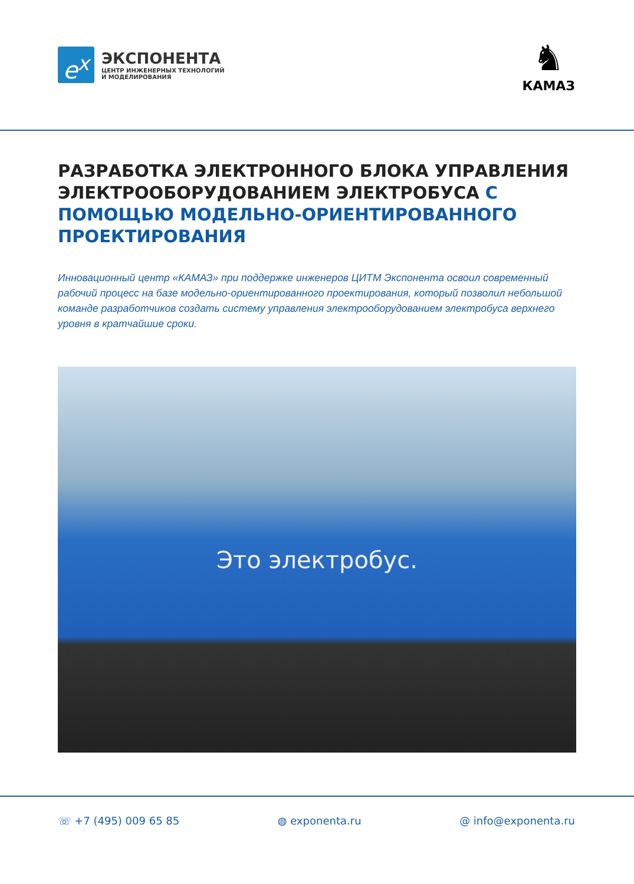e<sup>x</sup>
ЭКСПОНЕНТА
ЦЕНТР ИНЖЕНЕРНЫХ ТЕХНОЛОГИЙ
И МОДЕЛИРОВАНИЯ
♞
КАМАЗ
РАЗРАБОТКА ЭЛЕКТРОННОГО БЛОКА УПРАВЛЕНИЯ ЭЛЕКТРООБОРУДОВАНИЕМ ЭЛЕКТРОБУСА С ПОМОЩЬЮ МОДЕЛЬНО-ОРИЕНТИРОВАННОГО ПРОЕКТИРОВАНИЯ
Инновационный центр «КАМАЗ» при поддержке инженеров ЦИТМ Экспонента освоил современный рабочий процесс на базе модельно-ориентированного проектирования, который позволил небольшой команде разработчиков создать систему управления электрооборудованием электробуса верхнего уровня в кратчайшие сроки.
Это электробус.
☏ +7 (495) 009 65 85 ◍ exponenta.ru @ info@exponenta.ru